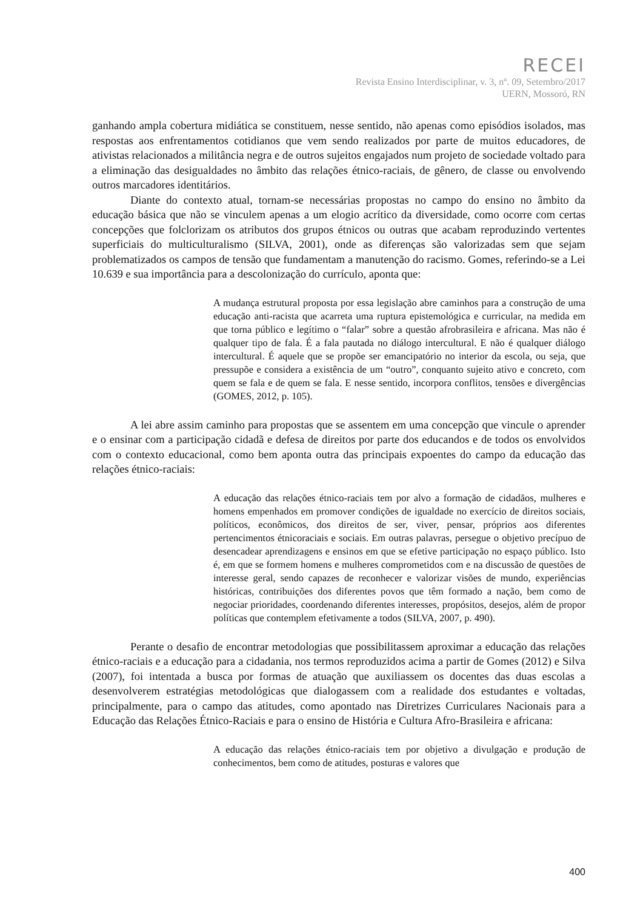RECEI
Revista Ensino Interdisciplinar, v. 3, nº. 09, Setembro/2017
UERN, Mossoró, RN
ganhando ampla cobertura midiática se constituem, nesse sentido, não apenas como episódios isolados, mas respostas aos enfrentamentos cotidianos que vem sendo realizados por parte de muitos educadores, de ativistas relacionados a militância negra e de outros sujeitos engajados num projeto de sociedade voltado para a eliminação das desigualdades no âmbito das relações étnico-raciais, de gênero, de classe ou envolvendo outros marcadores identitários.
Diante do contexto atual, tornam-se necessárias propostas no campo do ensino no âmbito da educação básica que não se vinculem apenas a um elogio acrítico da diversidade, como ocorre com certas concepções que folclorizam os atributos dos grupos étnicos ou outras que acabam reproduzindo vertentes superficiais do multiculturalismo (SILVA, 2001), onde as diferenças são valorizadas sem que sejam problematizados os campos de tensão que fundamentam a manutenção do racismo. Gomes, referindo-se a Lei 10.639 e sua importância para a descolonização do currículo, aponta que:
A mudança estrutural proposta por essa legislação abre caminhos para a construção de uma educação anti-racista que acarreta uma ruptura epistemológica e curricular, na medida em que torna público e legítimo o “falar” sobre a questão afrobrasileira e africana. Mas não é qualquer tipo de fala. É a fala pautada no diálogo intercultural. E não é qualquer diálogo intercultural. É aquele que se propõe ser emancipatório no interior da escola, ou seja, que pressupõe e considera a existência de um “outro”, conquanto sujeito ativo e concreto, com quem se fala e de quem se fala. E nesse sentido, incorpora conflitos, tensões e divergências (GOMES, 2012, p. 105).
A lei abre assim caminho para propostas que se assentem em uma concepção que vincule o aprender e o ensinar com a participação cidadã e defesa de direitos por parte dos educandos e de todos os envolvidos com o contexto educacional, como bem aponta outra das principais expoentes do campo da educação das relações étnico-raciais:
A educação das relações étnico-raciais tem por alvo a formação de cidadãos, mulheres e homens empenhados em promover condições de igualdade no exercício de direitos sociais, políticos, econômicos, dos direitos de ser, viver, pensar, próprios aos diferentes pertencimentos étnicoraciais e sociais. Em outras palavras, persegue o objetivo precípuo de desencadear aprendizagens e ensinos em que se efetive participação no espaço público. Isto é, em que se formem homens e mulheres comprometidos com e na discussão de questões de interesse geral, sendo capazes de reconhecer e valorizar visões de mundo, experiências históricas, contribuições dos diferentes povos que têm formado a nação, bem como de negociar prioridades, coordenando diferentes interesses, propósitos, desejos, além de propor políticas que contemplem efetivamente a todos (SILVA, 2007, p. 490).
Perante o desafio de encontrar metodologias que possibilitassem aproximar a educação das relações étnico-raciais e a educação para a cidadania, nos termos reproduzidos acima a partir de Gomes (2012) e Silva (2007), foi intentada a busca por formas de atuação que auxiliassem os docentes das duas escolas a desenvolverem estratégias metodológicas que dialogassem com a realidade dos estudantes e voltadas, principalmente, para o campo das atitudes, como apontado nas Diretrizes Curriculares Nacionais para a Educação das Relações Étnico-Raciais e para o ensino de História e Cultura Afro-Brasileira e africana:
A educação das relações étnico-raciais tem por objetivo a divulgação e produção de conhecimentos, bem como de atitudes, posturas e valores que
400